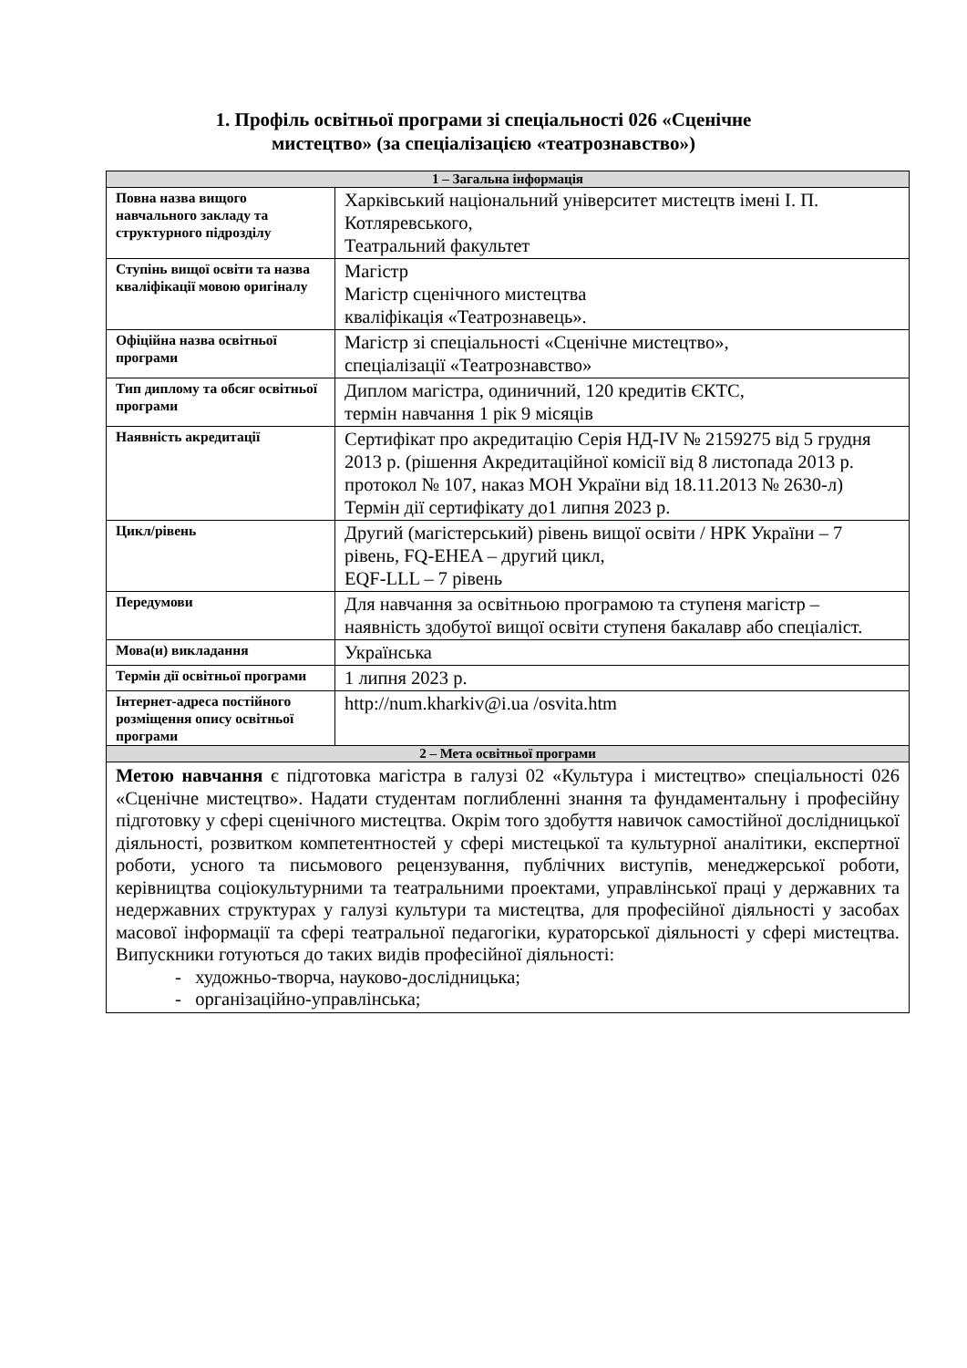1. Профіль освітньої програми зі спеціальності 026 «Сценічне
мистецтво» (за спеціалізацією «театрознавство»)
| 1 – Загальна інформація | |
| --- | --- |
| Повна назва вищого навчального закладу та структурного підрозділу | Харківський національний університет мистецтв імені І. П. Котляревського, Театральний факультет |
| Ступінь вищої освіти та назва кваліфікації мовою оригіналу | Магістр Магістр сценічного мистецтва кваліфікація «Театрознавець». |
| Офіційна назва освітньої програми | Магістр зі спеціальності «Сценічне мистецтво», спеціалізації «Театрознавство» |
| Тип диплому та обсяг освітньої програми | Диплом магістра, одиничний, 120 кредитів ЄКТС, термін навчання 1 рік 9 місяців |
| Наявність акредитації | Сертифікат про акредитацію Серія НД-IV № 2159275 від 5 грудня 2013 р. (рішення Акредитаційної комісії від 8 листопада 2013 р. протокол № 107, наказ МОН України від 18.11.2013 № 2630-л) Термін дії сертифікату до1 липня 2023 р. |
| Цикл/рівень | Другий (магістерський) рівень вищої освіти / НРК України – 7 рівень, FQ-EHEA – другий цикл, EQF-LLL – 7 рівень |
| Передумови | Для навчання за освітньою програмою та ступеня магістр – наявність здобутої вищої освіти ступеня бакалавр або спеціаліст. |
| Мова(и) викладання | Українська |
| Термін дії освітньої програми | 1 липня 2023 р. |
| Інтернет-адреса постійного розміщення опису освітньої програми | http://num.kharkiv@i.ua /osvita.htm |
| 2 – Мета освітньої програми | |
| Метою навчання є підготовка магістра в галузі 02 «Культура і мистецтво» спеціальності 026 «Сценічне мистецтво». Надати студентам поглибленні знання та фундаментальну і професійну підготовку у сфері сценічного мистецтва. Окрім того здобуття навичок самостійної дослідницької діяльності, розвитком компетентностей у сфері мистецької та культурної аналітики, експертної роботи, усного та письмового рецензування, публічних виступів, менеджерської роботи, керівництва соціокультурними та театральними проектами, управлінської праці у державних та недержавних структурах у галузі культури та мистецтва, для професійної діяльності у засобах масової інформації та сфері театральної педагогіки, кураторської діяльності у сфері мистецтва. Випускники готуються до таких видів професійної діяльності: - художньо-творча, науково-дослідницька; - організаційно-управлінська; | |